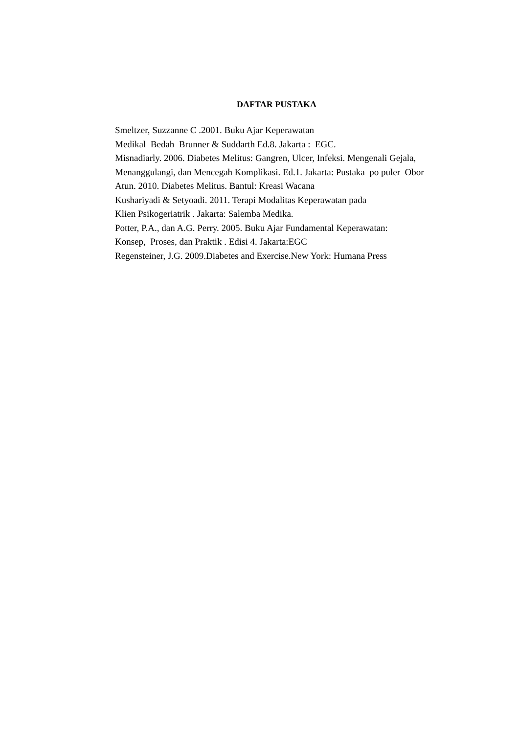DAFTAR PUSTAKA
Smeltzer, Suzzanne C .2001. Buku Ajar Keperawatan
Medikal Bedah Brunner & Suddarth Ed.8. Jakarta : EGC.
Misnadiarly. 2006. Diabetes Melitus: Gangren, Ulcer, Infeksi. Mengenali Gejala, Menanggulangi, dan Mencegah Komplikasi. Ed.1. Jakarta: Pustaka po puler Obor
Atun. 2010. Diabetes Melitus. Bantul: Kreasi Wacana
Kushariyadi & Setyoadi. 2011. Terapi Modalitas Keperawatan pada
Klien Psikogeriatrik . Jakarta: Salemba Medika.
Potter, P.A., dan A.G. Perry. 2005. Buku Ajar Fundamental Keperawatan:
Konsep, Proses, dan Praktik . Edisi 4. Jakarta:EGC
Regensteiner, J.G. 2009.Diabetes and Exercise.New York: Humana Press